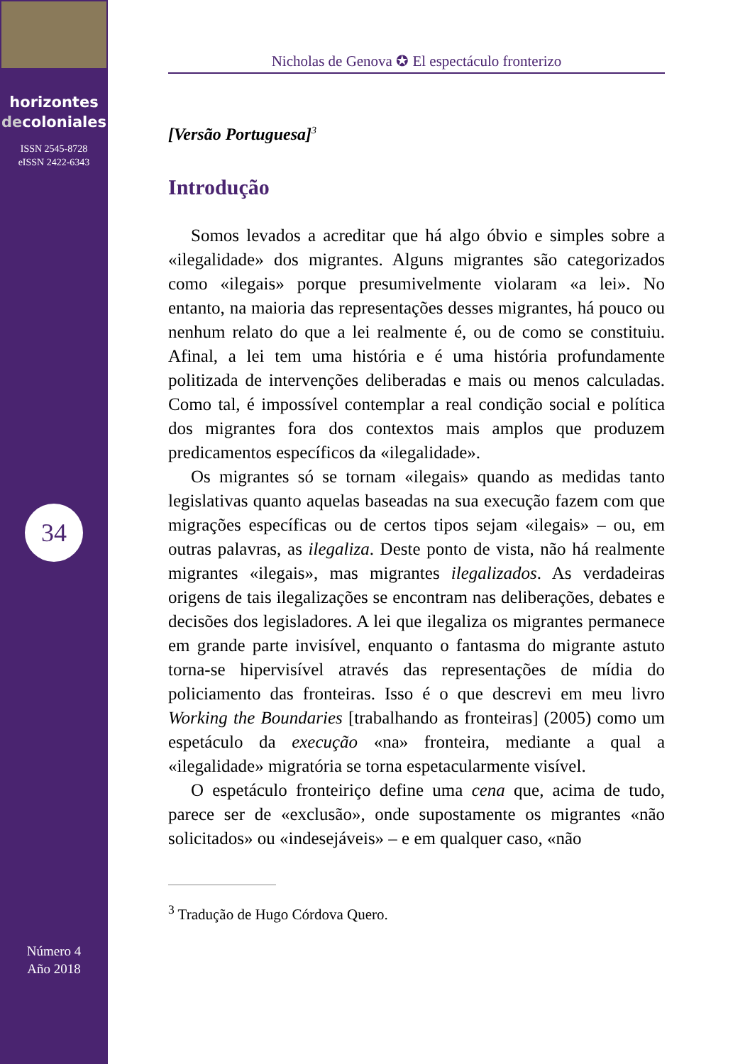horizontes
decoloniales
ISSN 2545-8728
eISSN 2422-6343
34
Número 4
Año 2018
Nicholas de Genova ✪ El espectáculo fronterizo
[Versão Portuguesa]<sup>3</sup>
Introdução
Somos levados a acreditar que há algo óbvio e simples sobre a «ilegalidade» dos migrantes. Alguns migrantes são categorizados como «ilegais» porque presumivelmente violaram «a lei». No entanto, na maioria das representações desses migrantes, há pouco ou nenhum relato do que a lei realmente é, ou de como se constituiu. Afinal, a lei tem uma história e é uma história profundamente politizada de intervenções deliberadas e mais ou menos calculadas. Como tal, é impossível contemplar a real condição social e política dos migrantes fora dos contextos mais amplos que produzem predicamentos específicos da «ilegalidade».
Os migrantes só se tornam «ilegais» quando as medidas tanto legislativas quanto aquelas baseadas na sua execução fazem com que migrações específicas ou de certos tipos sejam «ilegais» – ou, em outras palavras, as ilegaliza. Deste ponto de vista, não há realmente migrantes «ilegais», mas migrantes ilegalizados. As verdadeiras origens de tais ilegalizações se encontram nas deliberações, debates e decisões dos legisladores. A lei que ilegaliza os migrantes permanece em grande parte invisível, enquanto o fantasma do migrante astuto torna-se hipervisível através das representações de mídia do policiamento das fronteiras. Isso é o que descrevi em meu livro Working the Boundaries [trabalhando as fronteiras] (2005) como um espetáculo da execução «na» fronteira, mediante a qual a «ilegalidade» migratória se torna espetacularmente visível.
O espetáculo fronteiriço define uma cena que, acima de tudo, parece ser de «exclusão», onde supostamente os migrantes «não solicitados» ou «indesejáveis» – e em qualquer caso, «não
<sup>3</sup> Tradução de Hugo Córdova Quero.